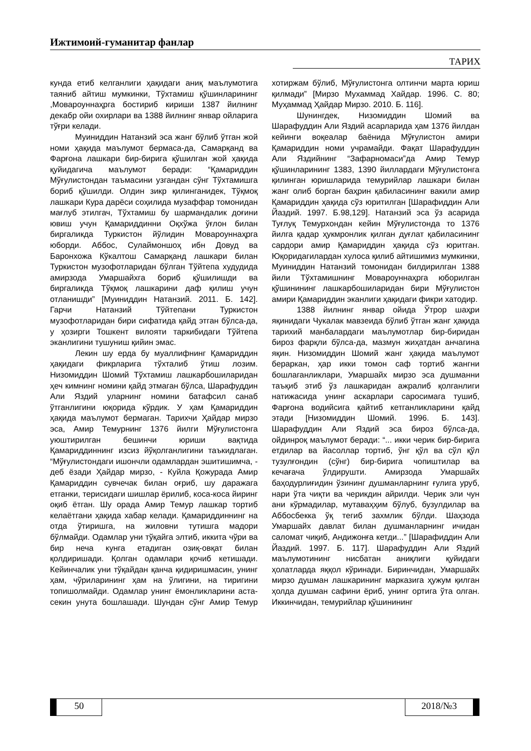Ижтимоий-гуманитар фанлар
ТАРИХ
кунда етиб келганлиги ҳақидаги аниқ маълумотига таяниб айтиш мумкинки, Тўхтамиш қўшинларининг ,Мовароуннаҳрга бостириб кириши 1387 йилнинг декабр ойи охирлари ва 1388 йилнинг январ ойларига тўғри келади.
Муиниддин Натанзий эса жанг бўлиб ўтган жой номи ҳақида маълумот бермаса-да, Самарқанд ва Фарғона лашкари бир-бирига қўшилган жой ҳақида қуйидагича маълумот беради: “Қамариддин Мўғулистондан таъмасини узгандан сўнг Тўхтамишга бориб қўшилди. Олдин зикр қилинганидек, Тўқмоқ лашкари Кура дарёси соҳилида музаффар томонидан мағлуб этилгач, Тўхтамиш бу шармандалик доғини ювиш учун Қамариддинни Оқхўжа ўғлон билан биргаликда Туркистон йўлидин Мовароуннаҳрга юборди. Аббос, Сулаймоншоҳ ибн Довуд ва Баронхожа Кўкалтош Самарқанд лашкари билан Туркистон музофотларидан бўлган Тўйтепа худудида амирзода Умаршайхга бориб қўшилишди ва биргаликда Тўқмоқ лашкарини даф қилиш учун отланишди” [Муиниддин Натанзий. 2011. Б. 142]. Гарчи Натанзий Тўйтепани Туркистон музофотларидан бири сифатида қайд этган бўлса-да, у ҳозирги Тошкент вилояти таркибидаги Тўйтепа эканлигини тушуниш қийин эмас.
Лекин шу ерда бу муаллифнинг Қамариддин ҳақидаги фикрларига тўхталиб ўтиш лозим. Низомиддин Шомий Тўхтамиш лашкарбошиларидан ҳеч кимнинг номини қайд этмаган бўлса, Шарафуддин Али Яздий уларнинг номини батафсил санаб ўтганлигини юқорида кўрдик. У ҳам Қамариддин ҳақида маълумот бермаган. Тарихчи Ҳайдар мирзо эса, Амир Темурнинг 1376 йилги Мўғулистонга уюштирилган бешинчи юриши вақтида Қамариддиннинг изсиз йўқолганлигини таъкидлаган. “Мўғулистондаги ишончли одамлардан эшитишимча, - деб ёзади Ҳайдар мирзо, - Куйла Қожурада Амир Қамариддин сувчечак билан оғриб, шу даражага етганки, терисидаги шишлар ёрилиб, коса-коса йиринг оқиб ётган. Шу орада Амир Темур лашкар тортиб келаётгани ҳақида хабар келади. Қамариддиннинг на отда ўтиришга, на жиловни тутишга мадори бўлмайди. Одамлар уни тўқайга элтиб, иккита чўри ва бир неча кунга етадиган озиқ-овқат билан қолдиришади. Қолган одамлари қочиб кетишади. Кейинчалик уни тўқайдан қанча қидиришмасин, унинг ҳам, чўриларининг ҳам на ўлигини, на тиригини топишолмайди. Одамлар унинг ёмонликларини аста-секин унута бошлашади. Шундан сўнг Амир Темур хотиржам бўлиб, Мўғулистонга олтинчи марта юриш қилмади” [Мирзо Мухаммад Хайдар. 1996. С. 80; Муҳаммад Ҳайдар Мирзо. 2010. Б. 116].
Шунингдек, Низомиддин Шомий ва Шарафуддин Али Яздий асарларида ҳам 1376 йилдан кейинги воқеалар баёнида Мўғулистон амири Қамариддин номи учрамайди. Фақат Шарафуддин Али Яздийнинг “Зафарномаси”да Амир Темур қўшинларининг 1383, 1390 йиллардаги Мўғулистонга қилинган юришларида темурийлар лашкари билан жанг олиб борган баҳрин қабиласининг вакили амир Қамариддин ҳақида сўз юритилган [Шарафиддин Али Йаздий. 1997. Б.98,129]. Натанзий эса ўз асарида Туғлуқ Темурхондан кейин Мўғулистонда то 1376 йилга қадар ҳукмронлик қилган дуғлат қабиласининг сардори амир Қамариддин ҳақида сўз юритган. Юқоридагилардан хулоса қилиб айтишимиз мумкинки, Муиниддин Натанзий томонидан билдирилган 1388 йили Тўхтамишнинг Мовароуннаҳрга юборилган қўшинининг лашкарбошиларидан бири Мўғулистон амири Қамариддин эканлиги ҳақидаги фикри хатодир.
1388 йилнинг январ ойида Ўтрор шаҳри яқинидаги Чукалак мавзеида бўлиб ўтган жанг ҳақида тарихий манбалардаги маълумотлар бир-биридан бироз фарқли бўлса-да, мазмун жиҳатдан анчагина яқин. Низомиддин Шомий жанг ҳақида маълумот бераркан, ҳар икки томон саф тортиб жангни бошлаганликлари, Умаршайх мирзо эса душманни таъқиб этиб ўз лашкаридан ажралиб қолганлиги натижасида унинг аскарлари саросимага тушиб, Фарғона водийсига қайтиб кетганликларини қайд этади [Низомиддин Шомий. 1996. Б. 143]. Шарафуддин Али Яздий эса бироз бўлса-да, ойдинроқ маълумот беради: “... икки черик бир-бирига етдилар ва йасоллар тортиб, ўнг қўл ва сўл қўл тузулғондин (сўнг) бир-бирига чопиштилар ва кечағача ўлдирушти. Амирзода Умаршайх баҳодурлиғидин ўзининг душманларнинг ғулига уруб, нари ўта чиқти ва черикдин айрилди. Черик эли чун ани кўрмадилар, мутаваҳҳим бўлуб, бузулдилар ва Аббосбекка ўқ тегиб захмлик бўлди. Шаҳзода Умаршайх давлат билан душманларнинг ичидан саломат чиқиб, Андижонға кетди...” [Шарафиддин Али Йаздий. 1997. Б. 117]. Шарафуддин Али Яздий маълумотининг нисбатан аниқлиги қуйидаги ҳолатларда яққол кўринади. Биринчидан, Умаршайх мирзо душман лашкарининг марказига ҳужум қилган ҳолда душман сафини ёриб, унинг ортига ўта олган. Иккинчидан, темурийлар қўшинининг
50 2018/№3